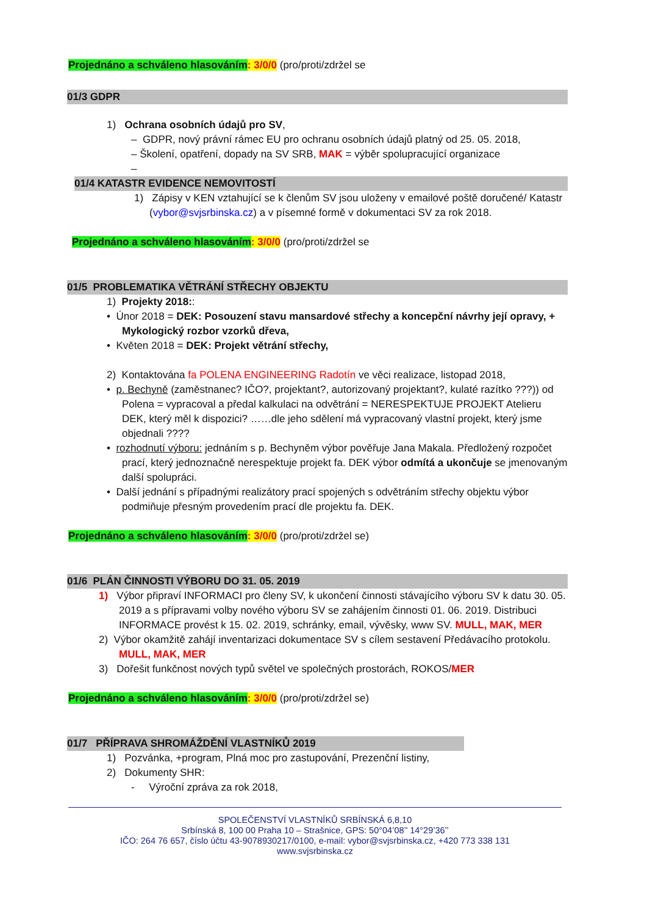Projednáno a schváleno hlasováním: 3/0/0 (pro/proti/zdržel se
01/3 GDPR
1) Ochrana osobních údajů pro SV,
– GDPR, nový právní rámec EU pro ochranu osobních údajů platný od 25. 05. 2018,
– Školení, opatření, dopady na SV SRB, MAK = výběr spolupracující organizace
–
01/4 KATASTR EVIDENCE NEMOVITOSTÍ
1) Zápisy v KEN vztahující se k členům SV jsou uloženy v emailové poště doručené/ Katastr (vybor@svjsrbinska.cz) a v písemné formě v dokumentaci SV za rok 2018.
Projednáno a schváleno hlasováním: 3/0/0 (pro/proti/zdržel se
01/5 PROBLEMATIKA VĚTRÁNÍ STŘECHY OBJEKTU
1) Projekty 2018::
• Únor 2018 = DEK: Posouzení stavu mansardové střechy a koncepční návrhy její opravy, + Mykologický rozbor vzorků dřeva,
• Květen 2018 = DEK: Projekt větrání střechy,
2) Kontaktována fa POLENA ENGINEERING Radotín ve věci realizace, listopad 2018,
• p. Bechyně (zaměstnanec? IČO?, projektant?, autorizovaný projektant?, kulaté razítko ???)) od Polena = vypracoval a předal kalkulaci na odvětrání = NERESPEKTUJE PROJEKT Atelieru DEK, který měl k dispozici? ……dle jeho sdělení má vypracovaný vlastní projekt, který jsme objednali ????
• rozhodnutí výboru: jednáním s p. Bechyněm výbor pověřuje Jana Makala. Předložený rozpočet prací, který jednoznačně nerespektuje projekt fa. DEK výbor odmítá a ukončuje se jmenovaným další spolupráci.
• Další jednání s případnými realizátory prací spojených s odvětráním střechy objektu výbor podmiňuje přesným provedením prací dle projektu fa. DEK.
Projednáno a schváleno hlasováním: 3/0/0 (pro/proti/zdržel se)
01/6 PLÁN ČINNOSTI VÝBORU DO 31. 05. 2019
1) Výbor připraví INFORMACI pro členy SV, k ukončení činnosti stávajícího výboru SV k datu 30. 05. 2019 a s přípravami volby nového výboru SV se zahájením činnosti 01. 06. 2019. Distribuci INFORMACE provést k 15. 02. 2019, schránky, email, vývěsky, www SV. MULL, MAK, MER
2) Výbor okamžitě zahájí inventarizaci dokumentace SV s cílem sestavení Předávacího protokolu. MULL, MAK, MER
3) Dořešit funkčnost nových typů světel ve společných prostorách, ROKOS/MER
Projednáno a schváleno hlasováním: 3/0/0 (pro/proti/zdržel se)
01/7 PŘÍPRAVA SHROMÁŽDĚNÍ VLASTNÍKŮ 2019
1) Pozvánka, +program, Plná moc pro zastupování, Prezenční listiny,
2) Dokumenty SHR:
- Výroční zpráva za rok 2018,
SPOLEČENSTVÍ VLASTNÍKŮ SRBÍNSKÁ 6,8,10
Srbínská 8, 100 00 Praha 10 – Strašnice, GPS: 50°04’08’’ 14°29’36’’
IČO: 264 76 657, číslo účtu 43-9078930217/0100, e-mail: vybor@svjsrbinska.cz, +420 773 338 131
www.svjsrbinska.cz